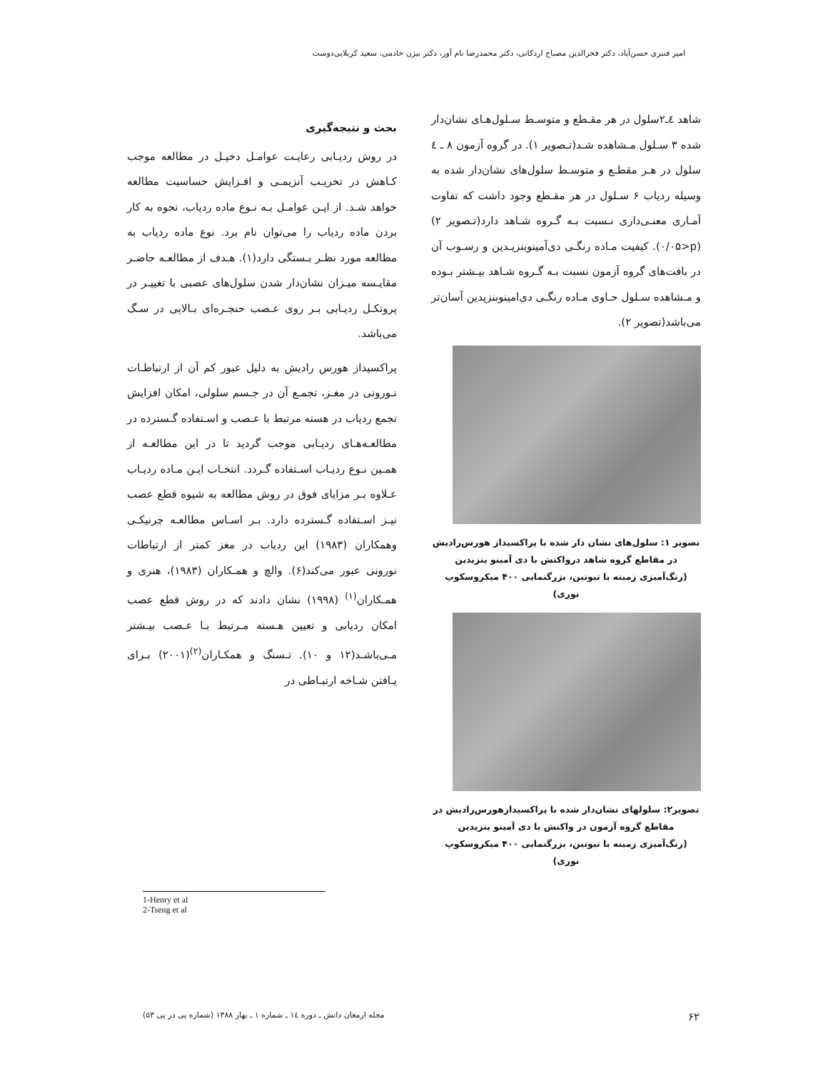امیر قنبری حسن‌آباد، دکتر فخرالدین مصباح اردکانی، دکتر محمدرضا نام آور، دکتر بیژن خادمی، سعید کربلایی‌دوست
شاهد ٤ـ٢سلول در هر مقـطع و متوسـط سـلول‌هـای نشان‌دار شده ٣ سـلول مـشاهده شـد(تـصویر ١). در گروه آزمون ٨ ـ ٤ سلول در هـر مقطـع و متوسـط سلول‌های نشان‌دار شده به وسیله ردیاب ۶ سـلول در هر مقـطع وجود داشت که تفاوت آمـاری معنـی‌داری نـسبت بـه گـروه شـاهد دارد(تـصویر ٢)(p<٠/٠۵). کیفیت مـاده رنگـی دی‌آمینوبنزیـدین و رسـوب آن در بافت‌های گروه آزمون نسبت بـه گـروه شـاهد بیـشتر بـوده و مـشاهده سـلول حـاوی مـاده رنگـی دی‌امینوبنزیدین آسان‌تر می‌باشد(تصویر ٢).
تصویر ١: سلول‌های نشان دار شده با پراکسیداز هورس‌رادیش
در مقاطع گروه شاهد درواکنش با دی آمینو بنزیدین
(رنگ‌آمیزی زمینه با تیونین، بزرگنمایی ۴٠٠ میکروسکوپ نوری)
تصویر٢: سلولهای نشان‌دار شده با پراکسیدازهورس‌رادیش در
مقاطع گروه آزمون در واکنش با دی آمینو بنزیدین
(رنگ‌آمیزی زمینه با تیونین، بزرگنمایی ۴٠٠ میکروسکوپ نوری)
بحث و نتیجه‌گیری
در روش ردیـابی رعایـت عوامـل دخیـل در مطالعه موجب کـاهش در تخریـب آنزیمـی و افـزایش حساسیت مطالعه خواهد شـد. از ایـن عوامـل بـه نـوع ماده ردیاب، نحوه به کار بردن ماده ردیاب را می‌توان نام برد. نوع ماده ردیاب به مطالعه مورد نظـر بـستگی دارد(١). هـدف از مطالعـه حاضـر مقایـسه میـزان نشان‌دار شدن سلول‌های عصبی با تغییـر در پروتکـل ردیـابی بـر روی عـصب حنجـره‌ای بـالایی در سـگ می‌باشد.
پراکسیداز هورس رادیش به دلیل عبور کم آن از ارتباطـات نـورونی در مغـز، تجمـع آن در جـسم سلولی، امکان افزایش تجمع ردیاب در هسته مرتبط با عـصب و اسـتفاده گـسترده در مطالعـه‌هـای ردیـابی موجب گردید تا در این مطالعـه از همـین نـوع ردیـاب اسـتفاده گـردد. انتخـاب ایـن مـاده ردیـاب عـلاوه بـر مزایای فوق در روش مطالعه به شیوه قطع عصب نیـز اسـتفاده گـسترده دارد. بـر اسـاس مطالعـه چرنیکـی وهمکاران (١٩٨٣) این ردیاب در مغز کمتر از ارتباطات نورونی عبور می‌کند(۶). والچ و همـکاران (١٩٨٣)، هنری و همـکاران<sup>(١)</sup> (١٩٩٨) نشان دادند که در روش قطع عصب امکان ردیابی و تعیین هـسته مـرتبط بـا عـصب بیـشتر مـی‌باشـد(١٢ و ١٠). تـسنگ و همکـاران<sup>(٢)</sup>(٢٠٠١) بـرای یـافتن شـاخه ارتبـاطی در
1-Henry et al
2-Tseng et al
۶٢ مجله ارمغان دانش ـ دوره ١٤ ـ شماره ١ ـ بهار ١٣٨٨ (شماره پی در پی ۵٣)